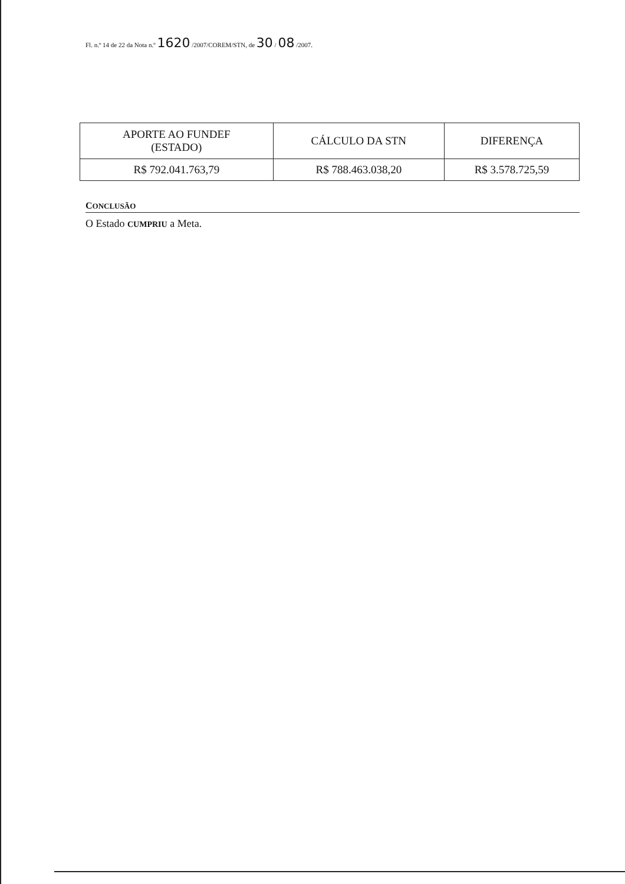Fl. n.º 14 de 22 da Nota n.º 1620 /2007/COREM/STN, de 30 / 08 /2007.
| APORTE AO FUNDEF (ESTADO) | CÁLCULO DA STN | DIFERENÇA |
| --- | --- | --- |
| R$ 792.041.763,79 | R$ 788.463.038,20 | R$ 3.578.725,59 |
CONCLUSÃO
O Estado CUMPRIU a Meta.